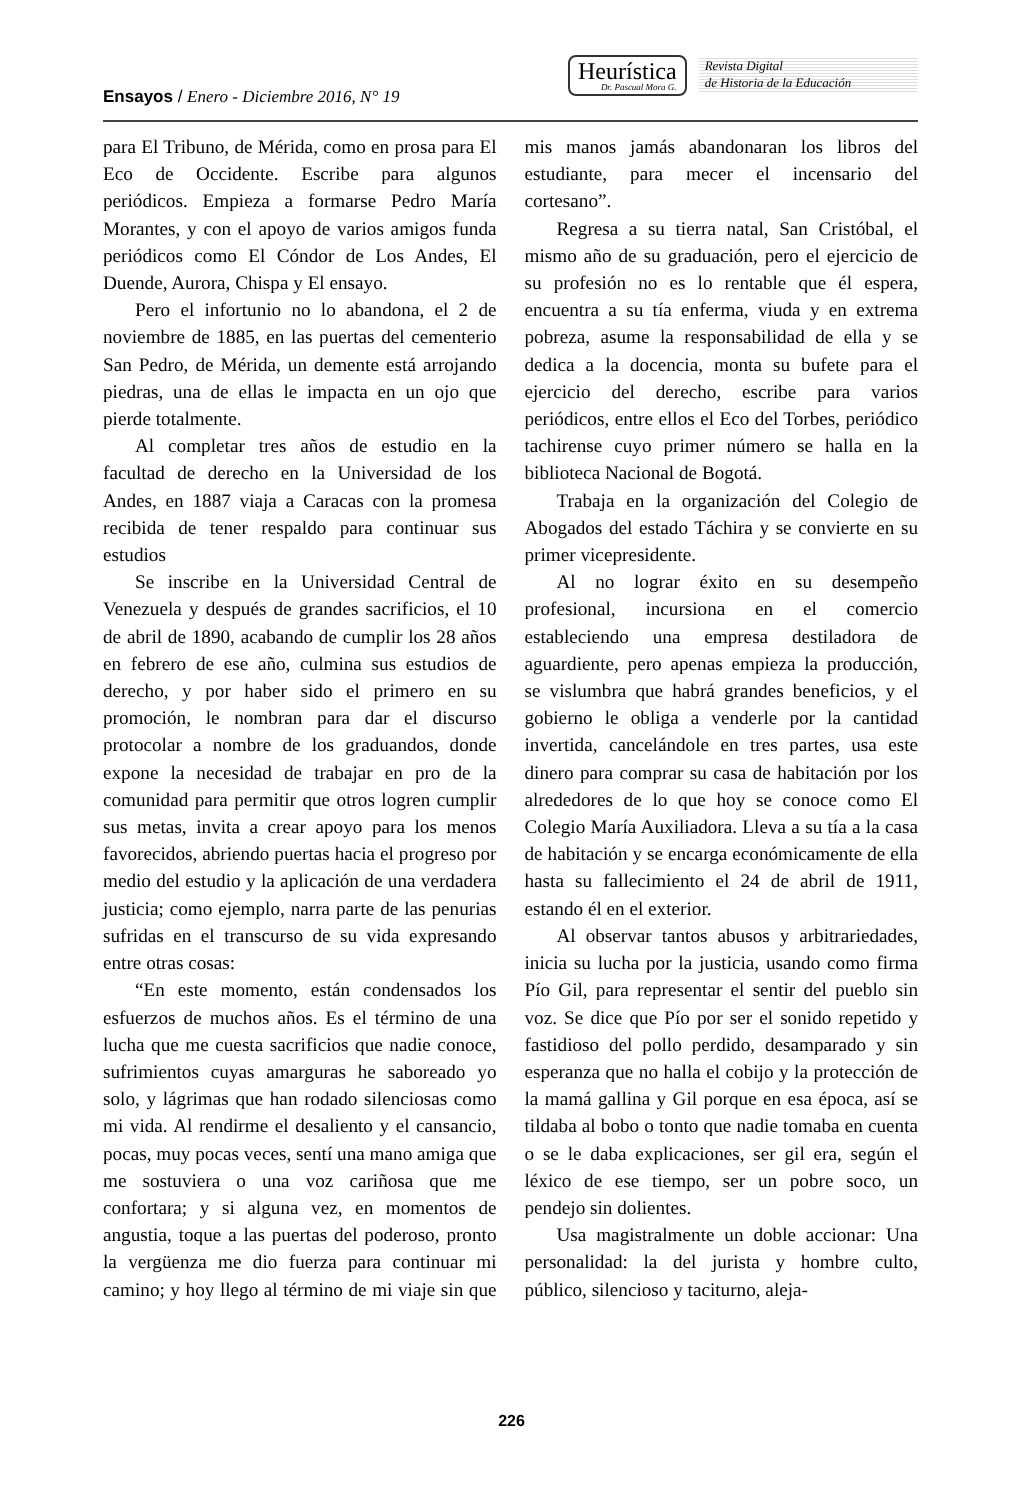Ensayos / Enero - Diciembre 2016, N° 19
Heurística
Dr. Pascual Mora G.
Revista Digital
de Historia de la Educación
para El Tribuno, de Mérida, como en prosa para El Eco de Occidente. Escribe para algunos periódicos. Empieza a formarse Pedro María Morantes, y con el apoyo de varios amigos funda periódicos como El Cóndor de Los Andes, El Duende, Aurora, Chispa y El ensayo.
Pero el infortunio no lo abandona, el 2 de noviembre de 1885, en las puertas del cementerio San Pedro, de Mérida, un demente está arrojando piedras, una de ellas le impacta en un ojo que pierde totalmente.
Al completar tres años de estudio en la facultad de derecho en la Universidad de los Andes, en 1887 viaja a Caracas con la promesa recibida de tener respaldo para continuar sus estudios
Se inscribe en la Universidad Central de Venezuela y después de grandes sacrificios, el 10 de abril de 1890, acabando de cumplir los 28 años en febrero de ese año, culmina sus estudios de derecho, y por haber sido el primero en su promoción, le nombran para dar el discurso protocolar a nombre de los graduandos, donde expone la necesidad de trabajar en pro de la comunidad para permitir que otros logren cumplir sus metas, invita a crear apoyo para los menos favorecidos, abriendo puertas hacia el progreso por medio del estudio y la aplicación de una verdadera justicia; como ejemplo, narra parte de las penurias sufridas en el transcurso de su vida expresando entre otras cosas:
“En este momento, están condensados los esfuerzos de muchos años. Es el término de una lucha que me cuesta sacrificios que nadie conoce, sufrimientos cuyas amarguras he saboreado yo solo, y lágrimas que han rodado silenciosas como mi vida. Al rendirme el desaliento y el cansancio, pocas, muy pocas veces, sentí una mano amiga que me sostuviera o una voz cariñosa que me confortara; y si alguna vez, en momentos de angustia, toque a las puertas del poderoso, pronto la vergüenza me dio fuerza para continuar mi camino; y hoy llego al término de mi viaje sin que mis manos jamás abandonaran los libros del estudiante, para mecer el incensario del cortesano”.
Regresa a su tierra natal, San Cristóbal, el mismo año de su graduación, pero el ejercicio de su profesión no es lo rentable que él espera, encuentra a su tía enferma, viuda y en extrema pobreza, asume la responsabilidad de ella y se dedica a la docencia, monta su bufete para el ejercicio del derecho, escribe para varios periódicos, entre ellos el Eco del Torbes, periódico tachirense cuyo primer número se halla en la biblioteca Nacional de Bogotá.
Trabaja en la organización del Colegio de Abogados del estado Táchira y se convierte en su primer vicepresidente.
Al no lograr éxito en su desempeño profesional, incursiona en el comercio estableciendo una empresa destiladora de aguardiente, pero apenas empieza la producción, se vislumbra que habrá grandes beneficios, y el gobierno le obliga a venderle por la cantidad invertida, cancelándole en tres partes, usa este dinero para comprar su casa de habitación por los alrededores de lo que hoy se conoce como El Colegio María Auxiliadora. Lleva a su tía a la casa de habitación y se encarga económicamente de ella hasta su fallecimiento el 24 de abril de 1911, estando él en el exterior.
Al observar tantos abusos y arbitrariedades, inicia su lucha por la justicia, usando como firma Pío Gil, para representar el sentir del pueblo sin voz. Se dice que Pío por ser el sonido repetido y fastidioso del pollo perdido, desamparado y sin esperanza que no halla el cobijo y la protección de la mamá gallina y Gil porque en esa época, así se tildaba al bobo o tonto que nadie tomaba en cuenta o se le daba explicaciones, ser gil era, según el léxico de ese tiempo, ser un pobre soco, un pendejo sin dolientes.
Usa magistralmente un doble accionar: Una personalidad: la del jurista y hombre culto, público, silencioso y taciturno, aleja-
226